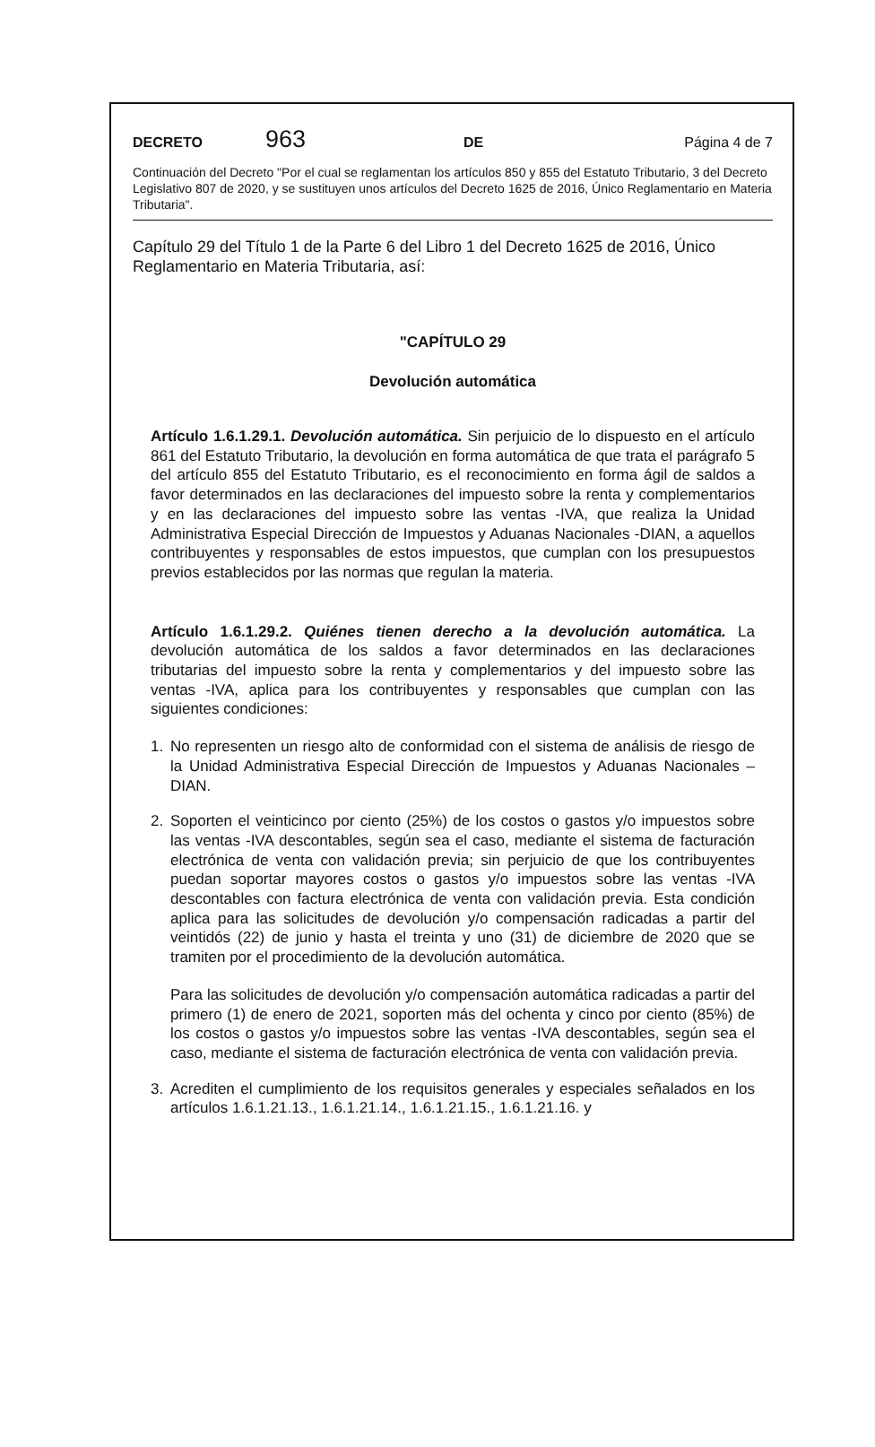DECRETO 963 DE Página 4 de 7
Continuación del Decreto "Por el cual se reglamentan los artículos 850 y 855 del Estatuto Tributario, 3 del Decreto Legislativo 807 de 2020, y se sustituyen unos artículos del Decreto 1625 de 2016, Único Reglamentario en Materia Tributaria".
Capítulo 29 del Título 1 de la Parte 6 del Libro 1 del Decreto 1625 de 2016, Único Reglamentario en Materia Tributaria, así:
"CAPÍTULO 29
Devolución automática
Artículo 1.6.1.29.1. Devolución automática. Sin perjuicio de lo dispuesto en el artículo 861 del Estatuto Tributario, la devolución en forma automática de que trata el parágrafo 5 del artículo 855 del Estatuto Tributario, es el reconocimiento en forma ágil de saldos a favor determinados en las declaraciones del impuesto sobre la renta y complementarios y en las declaraciones del impuesto sobre las ventas -IVA, que realiza la Unidad Administrativa Especial Dirección de Impuestos y Aduanas Nacionales -DIAN, a aquellos contribuyentes y responsables de estos impuestos, que cumplan con los presupuestos previos establecidos por las normas que regulan la materia.
Artículo 1.6.1.29.2. Quiénes tienen derecho a la devolución automática. La devolución automática de los saldos a favor determinados en las declaraciones tributarias del impuesto sobre la renta y complementarios y del impuesto sobre las ventas -IVA, aplica para los contribuyentes y responsables que cumplan con las siguientes condiciones:
1. No representen un riesgo alto de conformidad con el sistema de análisis de riesgo de la Unidad Administrativa Especial Dirección de Impuestos y Aduanas Nacionales –DIAN.
2. Soporten el veinticinco por ciento (25%) de los costos o gastos y/o impuestos sobre las ventas -IVA descontables, según sea el caso, mediante el sistema de facturación electrónica de venta con validación previa; sin perjuicio de que los contribuyentes puedan soportar mayores costos o gastos y/o impuestos sobre las ventas -IVA descontables con factura electrónica de venta con validación previa. Esta condición aplica para las solicitudes de devolución y/o compensación radicadas a partir del veintidós (22) de junio y hasta el treinta y uno (31) de diciembre de 2020 que se tramiten por el procedimiento de la devolución automática.
Para las solicitudes de devolución y/o compensación automática radicadas a partir del primero (1) de enero de 2021, soporten más del ochenta y cinco por ciento (85%) de los costos o gastos y/o impuestos sobre las ventas -IVA descontables, según sea el caso, mediante el sistema de facturación electrónica de venta con validación previa.
3. Acrediten el cumplimiento de los requisitos generales y especiales señalados en los artículos 1.6.1.21.13., 1.6.1.21.14., 1.6.1.21.15., 1.6.1.21.16. y